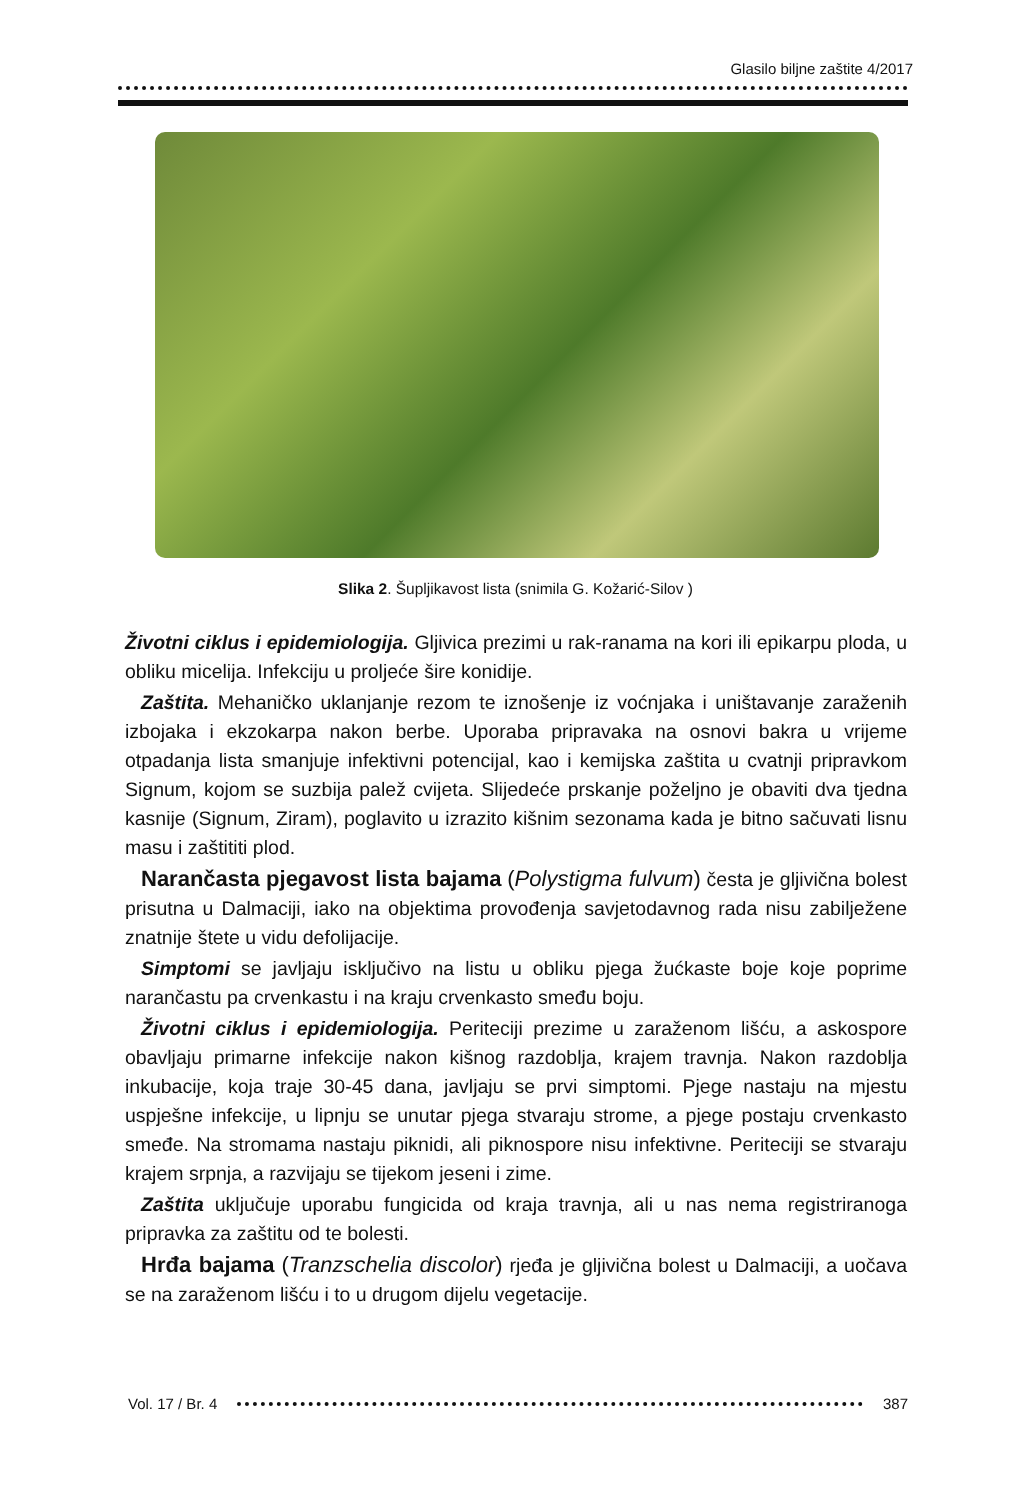Glasilo biljne zaštite 4/2017
Slika 2. Šupljikavost lista (snimila G. Kožarić-Silov )
Životni ciklus i epidemiologija. Gljivica prezimi u rak-ranama na kori ili epikarpu ploda, u obliku micelija. Infekciju u proljeće šire konidije.
Zaštita. Mehaničko uklanjanje rezom te iznošenje iz voćnjaka i uništavanje zaraženih izbojaka i ekzokarpa nakon berbe. Uporaba pripravaka na osnovi bakra u vrijeme otpadanja lista smanjuje infektivni potencijal, kao i kemijska zaštita u cvatnji pripravkom Signum, kojom se suzbija palež cvijeta. Slijedeće prskanje poželjno je obaviti dva tjedna kasnije (Signum, Ziram), poglavito u izrazito kišnim sezonama kada je bitno sačuvati lisnu masu i zaštititi plod.
Narančasta pjegavost lista bajama (Polystigma fulvum) česta je gljivična bolest prisutna u Dalmaciji, iako na objektima provođenja savjetodavnog rada nisu zabilježene znatnije štete u vidu defolijacije.
Simptomi se javljaju isključivo na listu u obliku pjega žućkaste boje koje poprime narančastu pa crvenkastu i na kraju crvenkasto smeđu boju.
Životni ciklus i epidemiologija. Periteciji prezime u zaraženom lišću, a askospore obavljaju primarne infekcije nakon kišnog razdoblja, krajem travnja. Nakon razdoblja inkubacije, koja traje 30-45 dana, javljaju se prvi simptomi. Pjege nastaju na mjestu uspješne infekcije, u lipnju se unutar pjega stvaraju strome, a pjege postaju crvenkasto smeđe. Na stromama nastaju piknidi, ali piknospore nisu infektivne. Periteciji se stvaraju krajem srpnja, a razvijaju se tijekom jeseni i zime.
Zaštita uključuje uporabu fungicida od kraja travnja, ali u nas nema registriranoga pripravka za zaštitu od te bolesti.
Hrđa bajama (Tranzschelia discolor) rjeđa je gljivična bolest u Dalmaciji, a uočava se na zaraženom lišću i to u drugom dijelu vegetacije.
Vol. 17 / Br. 4 387